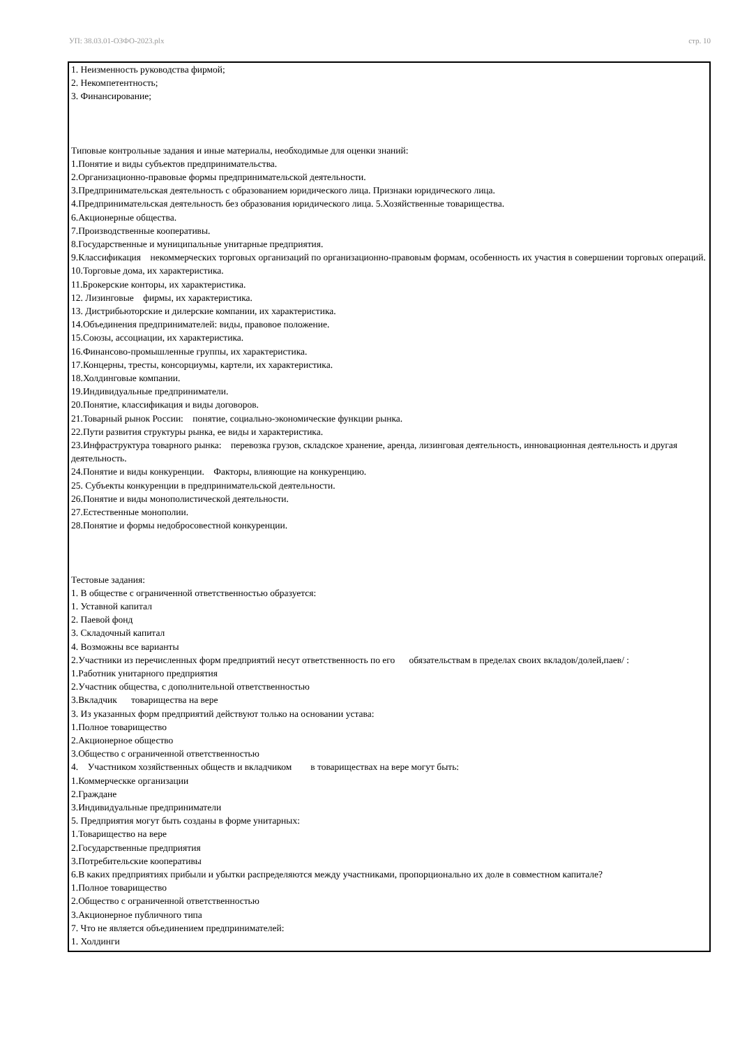УП: 38.03.01-ОЗФО-2023.plx стр. 10
1. Неизменность руководства фирмой;
2. Некомпетентность;
3. Финансирование;
Типовые контрольные задания и иные материалы, необходимые для оценки знаний:
1.Понятие и виды субъектов предпринимательства.
2.Организационно-правовые формы предпринимательской деятельности.
3.Предпринимательская деятельность с образованием юридического лица. Признаки юридического лица.
4.Предпринимательская деятельность без образования юридического лица. 5.Хозяйственные товарищества.
6.Акционерные общества.
7.Производственные кооперативы.
8.Государственные и муниципальные унитарные предприятия.
9.Классификация некоммерческих торговых организаций по организационно-правовым формам, особенность их участия в совершении торговых операций.
10.Торговые дома, их характеристика.
11.Брокерские конторы, их характеристика.
12. Лизинговые фирмы, их характеристика.
13. Дистрибьюторские и дилерские компании, их характеристика.
14.Объединения предпринимателей: виды, правовое положение.
15.Союзы, ассоциации, их характеристика.
16.Финансово-промышленные группы, их характеристика.
17.Концерны, тресты, консорциумы, картели, их характеристика.
18.Холдинговые компании.
19.Индивидуальные предприниматели.
20.Понятие, классификация и виды договоров.
21.Товарный рынок России: понятие, социально-экономические функции рынка.
22.Пути развития структуры рынка, ее виды и характеристика.
23.Инфраструктура товарного рынка: перевозка грузов, складское хранение, аренда, лизинговая деятельность, инновационная деятельность и другая деятельность.
24.Понятие и виды конкуренции. Факторы, влияющие на конкуренцию.
25. Субъекты конкуренции в предпринимательской деятельности.
26.Понятие и виды монополистической деятельности.
27.Естественные монополии.
28.Понятие и формы недобросовестной конкуренции.
Тестовые задания:
1. В обществе с ограниченной ответственностью образуется:
1. Уставной капитал
2. Паевой фонд
3. Складочный капитал
4. Возможны все варианты
2.Участники из перечисленных форм предприятий несут ответственность по его обязательствам в пределах своих вкладов/долей,паев/ :
1.Работник унитарного предприятия
2.Участник общества, с дополнительной ответственностью
3.Вкладчик товарищества на вере
3. Из указанных форм предприятий действуют только на основании устава:
1.Полное товарищество
2.Акционерное общество
3.Общество с ограниченной ответственностью
4. Участником хозяйственных обществ и вкладчиком в товариществах на вере могут быть:
1.Коммерческке организации
2.Граждане
3.Индивидуальные предприниматели
5. Предприятия могут быть созданы в форме унитарных:
1.Товарищество на вере
2.Государственные предприятия
3.Потребительские кооперативы
6.В каких предприятиях прибыли и убытки распределяются между участниками, пропорционально их доле в совместном капитале?
1.Полное товарищество
2.Общество с ограниченной ответственностью
3.Акционерное публичного типа
7. Что не является объединением предпринимателей:
1. Холдинги